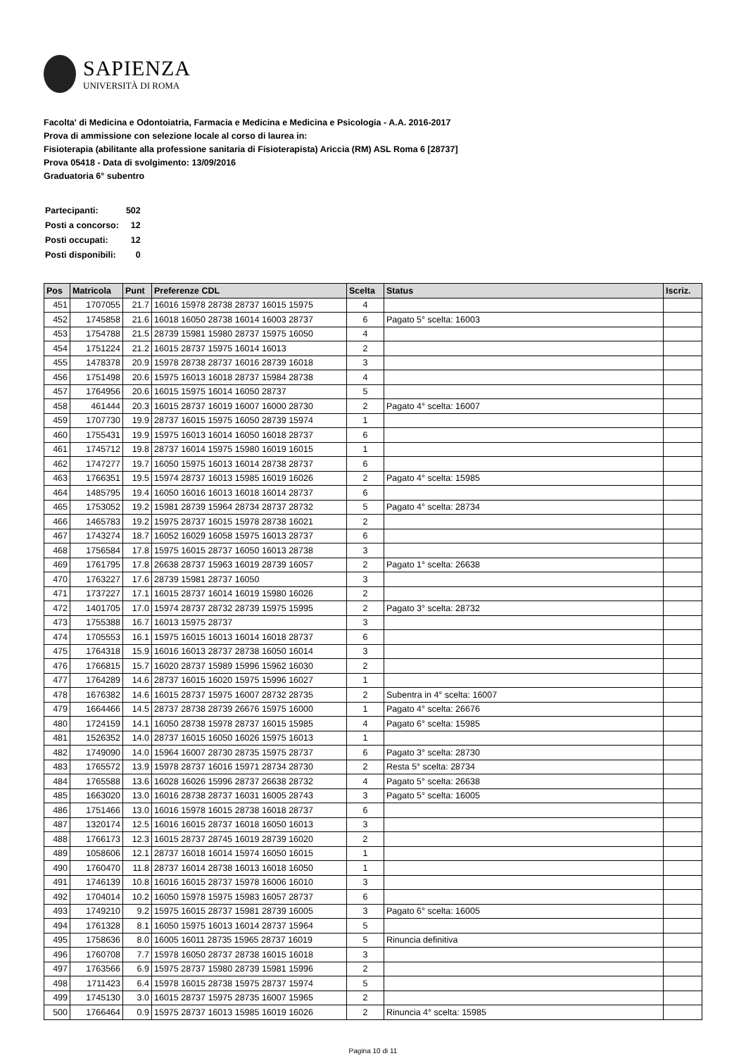SAPIENZA
UNIVERSITÀ DI ROMA
Facolta' di Medicina e Odontoiatria, Farmacia e Medicina e Medicina e Psicologia - A.A. 2016-2017
Prova di ammissione con selezione locale al corso di laurea in:
Fisioterapia (abilitante alla professione sanitaria di Fisioterapista) Ariccia (RM) ASL Roma 6 [28737]
Prova 05418 - Data di svolgimento: 13/09/2016
Graduatoria 6° subentro
| Partecipanti: | 502 |
| Posti a concorso: | 12 |
| Posti occupati: | 12 |
| Posti disponibili: | 0 |
| Pos | Matricola | Punt | Preferenze CDL | Scelta | Status | Iscriz. |
| --- | --- | --- | --- | --- | --- | --- |
| 451 | 1707055 | 21.7 | 16016 15978 28738 28737 16015 15975 | 4 | | |
| 452 | 1745858 | 21.6 | 16018 16050 28738 16014 16003 28737 | 6 | Pagato 5° scelta: 16003 | |
| 453 | 1754788 | 21.5 | 28739 15981 15980 28737 15975 16050 | 4 | | |
| 454 | 1751224 | 21.2 | 16015 28737 15975 16014 16013 | 2 | | |
| 455 | 1478378 | 20.9 | 15978 28738 28737 16016 28739 16018 | 3 | | |
| 456 | 1751498 | 20.6 | 15975 16013 16018 28737 15984 28738 | 4 | | |
| 457 | 1764956 | 20.6 | 16015 15975 16014 16050 28737 | 5 | | |
| 458 | 461444 | 20.3 | 16015 28737 16019 16007 16000 28730 | 2 | Pagato 4° scelta: 16007 | |
| 459 | 1707730 | 19.9 | 28737 16015 15975 16050 28739 15974 | 1 | | |
| 460 | 1755431 | 19.9 | 15975 16013 16014 16050 16018 28737 | 6 | | |
| 461 | 1745712 | 19.8 | 28737 16014 15975 15980 16019 16015 | 1 | | |
| 462 | 1747277 | 19.7 | 16050 15975 16013 16014 28738 28737 | 6 | | |
| 463 | 1766351 | 19.5 | 15974 28737 16013 15985 16019 16026 | 2 | Pagato 4° scelta: 15985 | |
| 464 | 1485795 | 19.4 | 16050 16016 16013 16018 16014 28737 | 6 | | |
| 465 | 1753052 | 19.2 | 15981 28739 15964 28734 28737 28732 | 5 | Pagato 4° scelta: 28734 | |
| 466 | 1465783 | 19.2 | 15975 28737 16015 15978 28738 16021 | 2 | | |
| 467 | 1743274 | 18.7 | 16052 16029 16058 15975 16013 28737 | 6 | | |
| 468 | 1756584 | 17.8 | 15975 16015 28737 16050 16013 28738 | 3 | | |
| 469 | 1761795 | 17.8 | 26638 28737 15963 16019 28739 16057 | 2 | Pagato 1° scelta: 26638 | |
| 470 | 1763227 | 17.6 | 28739 15981 28737 16050 | 3 | | |
| 471 | 1737227 | 17.1 | 16015 28737 16014 16019 15980 16026 | 2 | | |
| 472 | 1401705 | 17.0 | 15974 28737 28732 28739 15975 15995 | 2 | Pagato 3° scelta: 28732 | |
| 473 | 1755388 | 16.7 | 16013 15975 28737 | 3 | | |
| 474 | 1705553 | 16.1 | 15975 16015 16013 16014 16018 28737 | 6 | | |
| 475 | 1764318 | 15.9 | 16016 16013 28737 28738 16050 16014 | 3 | | |
| 476 | 1766815 | 15.7 | 16020 28737 15989 15996 15962 16030 | 2 | | |
| 477 | 1764289 | 14.6 | 28737 16015 16020 15975 15996 16027 | 1 | | |
| 478 | 1676382 | 14.6 | 16015 28737 15975 16007 28732 28735 | 2 | Subentra in 4° scelta: 16007 | |
| 479 | 1664466 | 14.5 | 28737 28738 28739 26676 15975 16000 | 1 | Pagato 4° scelta: 26676 | |
| 480 | 1724159 | 14.1 | 16050 28738 15978 28737 16015 15985 | 4 | Pagato 6° scelta: 15985 | |
| 481 | 1526352 | 14.0 | 28737 16015 16050 16026 15975 16013 | 1 | | |
| 482 | 1749090 | 14.0 | 15964 16007 28730 28735 15975 28737 | 6 | Pagato 3° scelta: 28730 | |
| 483 | 1765572 | 13.9 | 15978 28737 16016 15971 28734 28730 | 2 | Resta 5° scelta: 28734 | |
| 484 | 1765588 | 13.6 | 16028 16026 15996 28737 26638 28732 | 4 | Pagato 5° scelta: 26638 | |
| 485 | 1663020 | 13.0 | 16016 28738 28737 16031 16005 28743 | 3 | Pagato 5° scelta: 16005 | |
| 486 | 1751466 | 13.0 | 16016 15978 16015 28738 16018 28737 | 6 | | |
| 487 | 1320174 | 12.5 | 16016 16015 28737 16018 16050 16013 | 3 | | |
| 488 | 1766173 | 12.3 | 16015 28737 28745 16019 28739 16020 | 2 | | |
| 489 | 1058606 | 12.1 | 28737 16018 16014 15974 16050 16015 | 1 | | |
| 490 | 1760470 | 11.8 | 28737 16014 28738 16013 16018 16050 | 1 | | |
| 491 | 1746139 | 10.8 | 16016 16015 28737 15978 16006 16010 | 3 | | |
| 492 | 1704014 | 10.2 | 16050 15978 15975 15983 16057 28737 | 6 | | |
| 493 | 1749210 | 9.2 | 15975 16015 28737 15981 28739 16005 | 3 | Pagato 6° scelta: 16005 | |
| 494 | 1761328 | 8.1 | 16050 15975 16013 16014 28737 15964 | 5 | | |
| 495 | 1758636 | 8.0 | 16005 16011 28735 15965 28737 16019 | 5 | Rinuncia definitiva | |
| 496 | 1760708 | 7.7 | 15978 16050 28737 28738 16015 16018 | 3 | | |
| 497 | 1763566 | 6.9 | 15975 28737 15980 28739 15981 15996 | 2 | | |
| 498 | 1711423 | 6.4 | 15978 16015 28738 15975 28737 15974 | 5 | | |
| 499 | 1745130 | 3.0 | 16015 28737 15975 28735 16007 15965 | 2 | | |
| 500 | 1766464 | 0.9 | 15975 28737 16013 15985 16019 16026 | 2 | Rinuncia 4° scelta: 15985 | |
Pagina 10 di 11